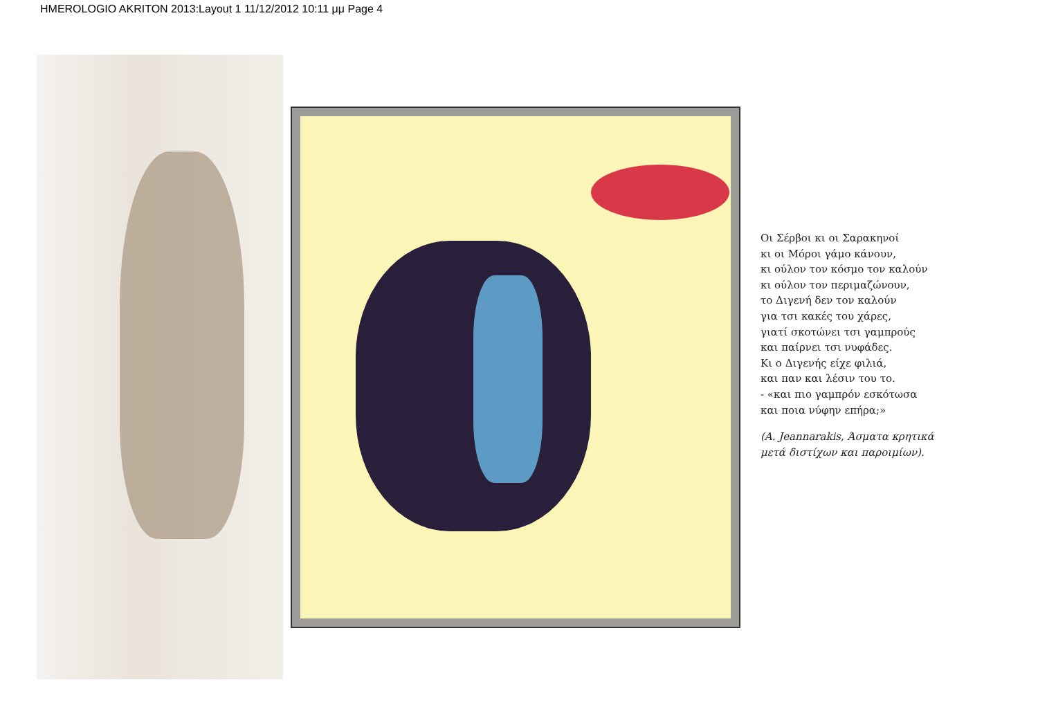HMEROLOGIO AKRITON 2013:Layout 1 11/12/2012 10:11 μμ Page 4
Οι Σέρβοι κι οι Σαρακηνοί
κι οι Μόροι γάμο κάνουν,
κι ούλον τον κόσμο τον καλούν
κι ούλον τον περιμαζώνουν,
το Διγενή δεν τον καλούν
για τσι κακές του χάρες,
γιατί σκοτώνει τσι γαμπρούς
και παίρνει τσι νυφάδες.
Κι ο Διγενής είχε φιλιά,
και παν και λέσιν του το.
- «και πιο γαμπρόν εσκότωσα
και ποια νύφην επήρα;»
(A. Jeannarakis, Άσματα κρητικά
μετά διστίχων και παροιμίων).